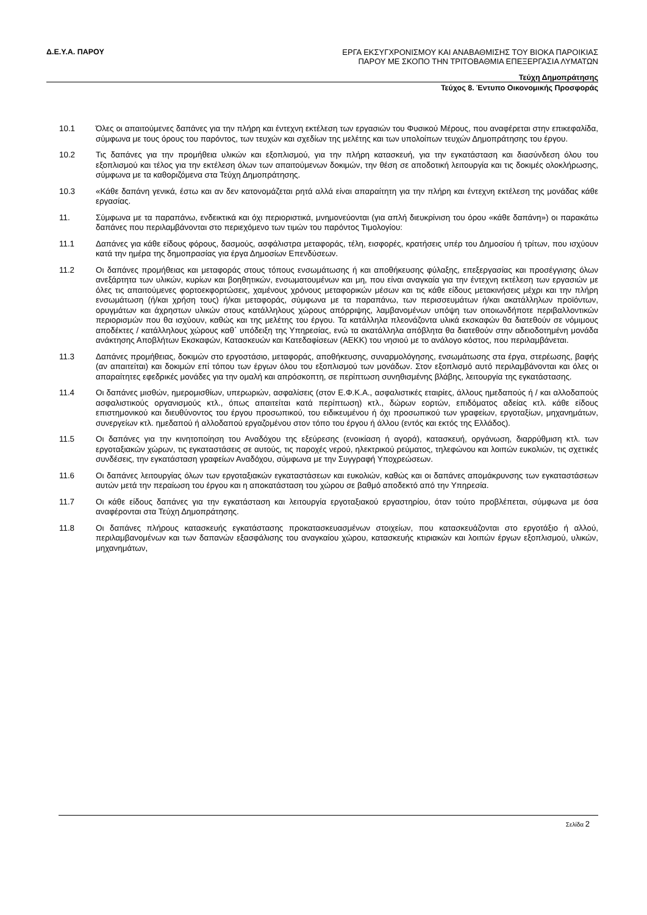Δ.Ε.Υ.Α. ΠΑΡΟΥ ΕΡΓΑ ΕΚΣΥΓΧΡΟΝΙΣΜΟΥ ΚΑΙ ΑΝΑΒΑΘΜΙΣΗΣ ΤΟΥ ΒΙΟΚΑ ΠΑΡΟΙΚΙΑΣ
ΠΑΡΟΥ ΜΕ ΣΚΟΠΟ ΤΗΝ ΤΡΙΤΟΒΑΘΜΙΑ ΕΠΕΞΕΡΓΑΣΙΑ ΛΥΜΑΤΩΝ
Τεύχη Δημοπράτησης
Τεύχος 8. Έντυπο Οικονομικής Προσφοράς
10.1 Όλες οι απαιτούμενες δαπάνες για την πλήρη και έντεχνη εκτέλεση των εργασιών του Φυσικού Μέρους, που αναφέρεται στην επικεφαλίδα, σύμφωνα με τους όρους του παρόντος, των τευχών και σχεδίων της μελέτης και των υπολοίπων τευχών Δημοπράτησης του έργου.
10.2 Τις δαπάνες για την προμήθεια υλικών και εξοπλισμού, για την πλήρη κατασκευή, για την εγκατάσταση και διασύνδεση όλου του εξοπλισμού και τέλος για την εκτέλεση όλων των απαιτούμενων δοκιμών, την θέση σε αποδοτική λειτουργία και τις δοκιμές ολοκλήρωσης, σύμφωνα με τα καθοριζόμενα στα Τεύχη Δημοπράτησης.
10.3 «Κάθε δαπάνη γενικά, έστω και αν δεν κατονομάζεται ρητά αλλά είναι απαραίτητη για την πλήρη και έντεχνη εκτέλεση της μονάδας κάθε εργασίας.
11. Σύμφωνα με τα παραπάνω, ενδεικτικά και όχι περιοριστικά, μνημονεύονται (για απλή διευκρίνιση του όρου «κάθε δαπάνη») οι παρακάτω δαπάνες που περιλαμβάνονται στο περιεχόμενο των τιμών του παρόντος Τιμολογίου:
11.1 Δαπάνες για κάθε είδους φόρους, δασμούς, ασφάλιστρα μεταφοράς, τέλη, εισφορές, κρατήσεις υπέρ του Δημοσίου ή τρίτων, που ισχύουν κατά την ημέρα της δημοπρασίας για έργα Δημοσίων Επενδύσεων.
11.2 Οι δαπάνες προμήθειας και μεταφοράς στους τόπους ενσωμάτωσης ή και αποθήκευσης φύλαξης, επεξεργασίας και προσέγγισης όλων ανεξάρτητα των υλικών, κυρίων και βοηθητικών, ενσωματουμένων και μη, που είναι αναγκαία για την έντεχνη εκτέλεση των εργασιών με όλες τις απαιτούμενες φορτοεκφορτώσεις, χαμένους χρόνους μεταφορικών μέσων και τις κάθε είδους μετακινήσεις μέχρι και την πλήρη ενσωμάτωση (ή/και χρήση τους) ή/και μεταφοράς, σύμφωνα με τα παραπάνω, των περισσευμάτων ή/και ακατάλληλων προϊόντων, ορυγμάτων και άχρηστων υλικών στους κατάλληλους χώρους απόρριψης, λαμβανομένων υπόψη των οποιωνδήποτε περιβαλλοντικών περιορισμών που θα ισχύουν, καθώς και της μελέτης του έργου. Τα κατάλληλα πλεονάζοντα υλικά εκσκαφών θα διατεθούν σε νόμιμους αποδέκτες / κατάλληλους χώρους καθ΄ υπόδειξη της Υπηρεσίας, ενώ τα ακατάλληλα απόβλητα θα διατεθούν στην αδειοδοτημένη μονάδα ανάκτησης Αποβλήτων Εκσκαφών, Κατασκευών και Κατεδαφίσεων (ΑΕΚΚ) του νησιού με το ανάλογο κόστος, που περιλαμβάνεται.
11.3 Δαπάνες προμήθειας, δοκιμών στο εργοστάσιο, μεταφοράς, αποθήκευσης, συναρμολόγησης, ενσωμάτωσης στα έργα, στερέωσης, βαφής (αν απαιτείται) και δοκιμών επί τόπου των έργων όλου του εξοπλισμού των μονάδων. Στον εξοπλισμό αυτό περιλαμβάνονται και όλες οι απαραίτητες εφεδρικές μονάδες για την ομαλή και απρόσκοπτη, σε περίπτωση συνηθισμένης βλάβης, λειτουργία της εγκατάστασης.
11.4 Οι δαπάνες μισθών, ημερομισθίων, υπερωριών, ασφαλίσεις (στον Ε.Φ.Κ.Α., ασφαλιστικές εταιρίες, άλλους ημεδαπούς ή / και αλλοδαπούς ασφαλιστικούς οργανισμούς κτλ., όπως απαιτείται κατά περίπτωση) κτλ., δώρων εορτών, επιδόματος αδείας κτλ. κάθε είδους επιστημονικού και διευθύνοντος του έργου προσωπικού, του ειδικευμένου ή όχι προσωπικού των γραφείων, εργοταξίων, μηχανημάτων, συνεργείων κτλ. ημεδαπού ή αλλοδαπού εργαζομένου στον τόπο του έργου ή άλλου (εντός και εκτός της Ελλάδος).
11.5 Οι δαπάνες για την κινητοποίηση του Αναδόχου της εξεύρεσης (ενοικίαση ή αγορά), κατασκευή, οργάνωση, διαρρύθμιση κτλ. των εργοταξιακών χώρων, τις εγκαταστάσεις σε αυτούς, τις παροχές νερού, ηλεκτρικού ρεύματος, τηλεφώνου και λοιπών ευκολιών, τις σχετικές συνδέσεις, την εγκατάσταση γραφείων Αναδόχου, σύμφωνα με την Συγγραφή Υποχρεώσεων.
11.6 Οι δαπάνες λειτουργίας όλων των εργοταξιακών εγκαταστάσεων και ευκολιών, καθώς και οι δαπάνες απομάκρυνσης των εγκαταστάσεων αυτών μετά την περαίωση του έργου και η αποκατάσταση του χώρου σε βαθμό αποδεκτό από την Υπηρεσία.
11.7 Οι κάθε είδους δαπάνες για την εγκατάσταση και λειτουργία εργοταξιακού εργαστηρίου, όταν τούτο προβλέπεται, σύμφωνα με όσα αναφέρονται στα Τεύχη Δημοπράτησης.
11.8 Οι δαπάνες πλήρους κατασκευής εγκατάστασης προκατασκευασμένων στοιχείων, που κατασκευάζονται στο εργοτάξιο ή αλλού, περιλαμβανομένων και των δαπανών εξασφάλισης του αναγκαίου χώρου, κατασκευής κτιριακών και λοιπών έργων εξοπλισμού, υλικών, μηχανημάτων,
Σελίδα 2